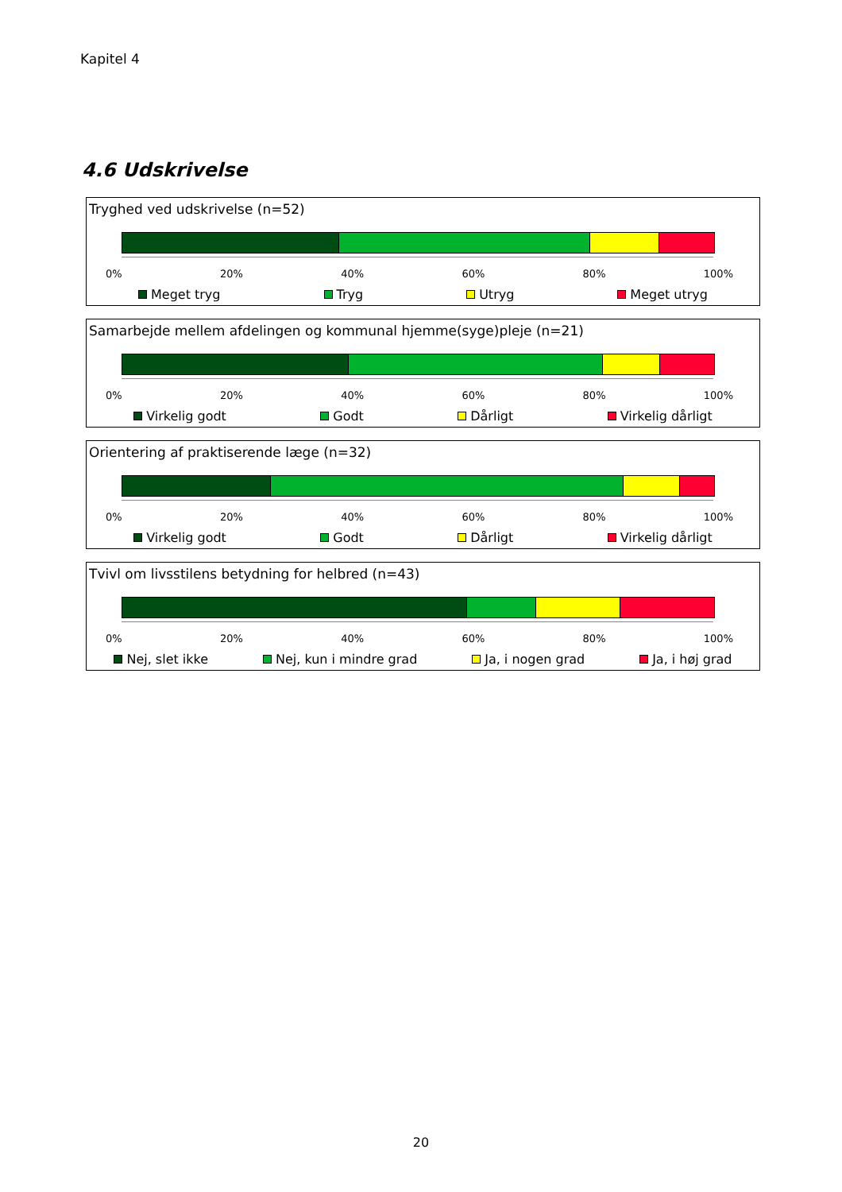Kapitel 4
4.6 Udskrivelse
Tryghed ved udskrivelse (n=52)
0% 20% 40% 60% 80% 100%
Meget tryg Tryg Utryg Meget utryg
Samarbejde mellem afdelingen og kommunal hjemme(syge)pleje (n=21)
0% 20% 40% 60% 80% 100%
Virkelig godt Godt Dårligt Virkelig dårligt
Orientering af praktiserende læge (n=32)
0% 20% 40% 60% 80% 100%
Virkelig godt Godt Dårligt Virkelig dårligt
Tvivl om livsstilens betydning for helbred (n=43)
0% 20% 40% 60% 80% 100%
Nej, slet ikke Nej, kun i mindre grad Ja, i nogen grad Ja, i høj grad
20